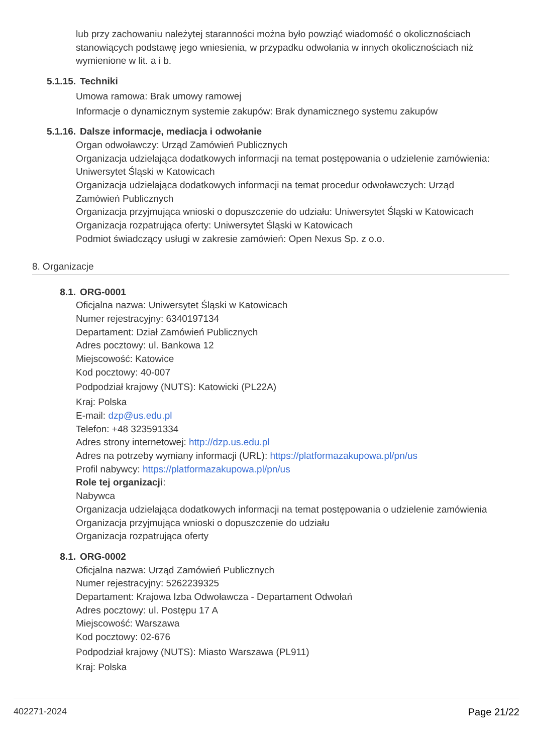lub przy zachowaniu należytej staranności można było powziąć wiadomość o okolicznościach stanowiących podstawę jego wniesienia, w przypadku odwołania w innych okolicznościach niż wymienione w lit. a i b.
5.1.15. Techniki
Umowa ramowa: Brak umowy ramowej
Informacje o dynamicznym systemie zakupów: Brak dynamicznego systemu zakupów
5.1.16. Dalsze informacje, mediacja i odwołanie
Organ odwoławczy: Urząd Zamówień Publicznych
Organizacja udzielająca dodatkowych informacji na temat postępowania o udzielenie zamówienia: Uniwersytet Śląski w Katowicach
Organizacja udzielająca dodatkowych informacji na temat procedur odwoławczych: Urząd Zamówień Publicznych
Organizacja przyjmująca wnioski o dopuszczenie do udziału: Uniwersytet Śląski w Katowicach
Organizacja rozpatrująca oferty: Uniwersytet Śląski w Katowicach
Podmiot świadczący usługi w zakresie zamówień: Open Nexus Sp. z o.o.
8. Organizacje
8.1. ORG-0001
Oficjalna nazwa: Uniwersytet Śląski w Katowicach
Numer rejestracyjny: 6340197134
Departament: Dział Zamówień Publicznych
Adres pocztowy: ul. Bankowa 12
Miejscowość: Katowice
Kod pocztowy: 40-007
Podpodział krajowy (NUTS): Katowicki (PL22A)
Kraj: Polska
E-mail: dzp@us.edu.pl
Telefon: +48 323591334
Adres strony internetowej: http://dzp.us.edu.pl
Adres na potrzeby wymiany informacji (URL): https://platformazakupowa.pl/pn/us
Profil nabywcy: https://platformazakupowa.pl/pn/us
Role tej organizacji:
Nabywca
Organizacja udzielająca dodatkowych informacji na temat postępowania o udzielenie zamówienia
Organizacja przyjmująca wnioski o dopuszczenie do udziału
Organizacja rozpatrująca oferty
8.1. ORG-0002
Oficjalna nazwa: Urząd Zamówień Publicznych
Numer rejestracyjny: 5262239325
Departament: Krajowa Izba Odwoławcza - Departament Odwołań
Adres pocztowy: ul. Postępu 17 A
Miejscowość: Warszawa
Kod pocztowy: 02-676
Podpodział krajowy (NUTS): Miasto Warszawa (PL911)
Kraj: Polska
402271-2024 Page 21/22